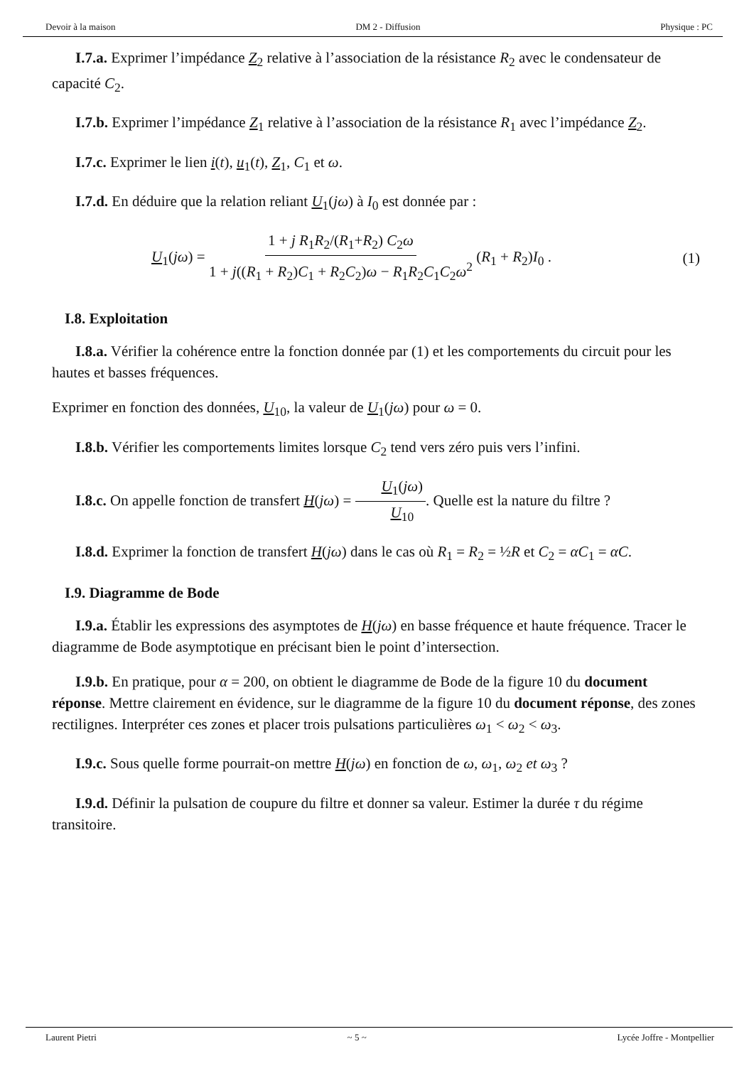Devoir à la maison DM 2 - Diffusion Physique : PC
I.7.a. Exprimer l’impédance Z<sub>2</sub> relative à l’association de la résistance R<sub>2</sub> avec le condensateur de capacité C<sub>2</sub>.
I.7.b. Exprimer l’impédance Z<sub>1</sub> relative à l’association de la résistance R<sub>1</sub> avec l’impédance Z<sub>2</sub>.
I.7.c. Exprimer le lien i(t), u<sub>1</sub>(t), Z<sub>1</sub>, C<sub>1</sub> et ω.
I.7.d. En déduire que la relation reliant U<sub>1</sub>(jω) à I<sub>0</sub> est donnée par :
U<sub>1</sub>(jω) = 1 + j R<sub>1</sub>R<sub>2</sub>/(R<sub>1</sub>+R<sub>2</sub>) C<sub>2</sub>ω 1 + j((R<sub>1</sub> + R<sub>2</sub>)C<sub>1</sub> + R<sub>2</sub>C<sub>2</sub>)ω − R<sub>1</sub>R<sub>2</sub>C<sub>1</sub>C<sub>2</sub>ω<sup>2</sup> (R<sub>1</sub> + R<sub>2</sub>)I<sub>0</sub> . (1)
I.8. Exploitation
I.8.a. Vérifier la cohérence entre la fonction donnée par (1) et les comportements du circuit pour les hautes et basses fréquences.
Exprimer en fonction des données, U<sub>10</sub>, la valeur de U<sub>1</sub>(jω) pour ω = 0.
I.8.b. Vérifier les comportements limites lorsque C<sub>2</sub> tend vers zéro puis vers l’infini.
I.8.c. On appelle fonction de transfert H(jω) = U<sub>1</sub>(jω) U<sub>10</sub>. Quelle est la nature du filtre ?
I.8.d. Exprimer la fonction de transfert H(jω) dans le cas où R<sub>1</sub> = R<sub>2</sub> = ½R et C<sub>2</sub> = αC<sub>1</sub> = αC.
I.9. Diagramme de Bode
I.9.a. Établir les expressions des asymptotes de H(jω) en basse fréquence et haute fréquence. Tracer le diagramme de Bode asymptotique en précisant bien le point d’intersection.
I.9.b. En pratique, pour α = 200, on obtient le diagramme de Bode de la figure 10 du document réponse. Mettre clairement en évidence, sur le diagramme de la figure 10 du document réponse, des zones rectilignes. Interpréter ces zones et placer trois pulsations particulières ω<sub>1</sub> < ω<sub>2</sub> < ω<sub>3</sub>.
I.9.c. Sous quelle forme pourrait-on mettre H(jω) en fonction de ω, ω<sub>1</sub>, ω<sub>2</sub> et ω<sub>3</sub> ?
I.9.d. Définir la pulsation de coupure du filtre et donner sa valeur. Estimer la durée τ du régime transitoire.
Laurent Pietri ~ 5 ~ Lycée Joffre - Montpellier